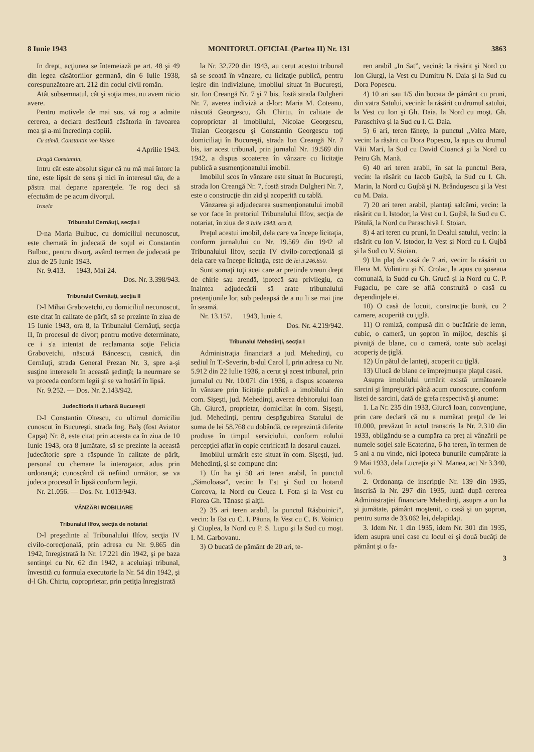8 Iunie 1943 MONITORUL OFICIAL (Partea II) Nr. 131 3863
In drept, acţiunea se întemeiază pe art. 48 şi 49 din legea căsătoriilor germană, din 6 Iulie 1938, corespunzătoare art. 212 din codul civil român.
Atât subsemnatul, cât şi soţia mea, nu avem nicio avere.
Pentru motivele de mai sus, vă rog a admite cererea, a declara desfăcută căsătoria în favoarea mea şi a-mi încredinţa copiii.
Cu stimă, Constantin von Velsen
4 Aprilie 1943.
Dragă Constantin,
Intru cât este absolut sigur că nu mă mai întorc la tine, este lipsit de sens şi nici în interesul tău, de a păstra mai departe aparenţele. Te rog deci să efectuăm de pe acum divorţul.
Irmela
Tribunalul Cernăuţi, secţia I
D-na Maria Bulbuc, cu domiciliul necunoscut, este chemată în judecată de soţul ei Constantin Bulbuc, pentru divorţ, având termen de judecată pe ziua de 25 Iunie 1943.
Nr. 9.413. 1943, Mai 24.
Dos. Nr. 3.398/943.
Tribunalul Cernăuţi, secţia II
D-l Mihai Grabovetchi, cu domiciliul necunoscut, este citat în calitate de pârît, să se prezinte în ziua de 15 Iunie 1943, ora 8, la Tribunalul Cernăuţi, secţia II, în procesul de divorţ pentru motive determinate, ce i s'a intentat de reclamanta soţie Felicia Grabovetchi, născută Băncescu, casnică, din Cernăuţi, strada General Prezan Nr. 3, spre a-şi susţine interesele în această şedinţă; la neurmare se va proceda conform legii şi se va hotărî în lipsă.
Nr. 9.252. — Dos. Nr. 2.143/942.
Judecătoria II urbană Bucureşti
D-l Constantin Oltescu, cu ultimul domiciliu cunoscut în Bucureşti, strada Ing. Balş (fost Aviator Capşa) Nr. 8, este citat prin aceasta ca în ziua de 10 Iunie 1943, ora 8 jumătate, să se prezinte la această judecătorie spre a răspunde în calitate de pârît, personal cu chemare la interogator, adus prin ordonanţă; cunoscând că nefiind următor, se va judeca procesul în lipsă conform legii.
Nr. 21.056. — Dos. Nr. 1.013/943.
VÂNZĂRI IMOBILIARE
Tribunalul Ilfov, secţia de notariat
D-l preşedinte al Tribunalului Ilfov, secţia IV civilo-corecţională, prin adresa cu Nr. 9.865 din 1942, înregistrată la Nr. 17.221 din 1942, şi pe baza sentinţei cu Nr. 62 din 1942, a aceluiaşi tribunal, învestită cu formula executorie la Nr. 54 din 1942, şi d-l Gh. Chirtu, coproprietar, prin petiţia înregistrată
la Nr. 32.720 din 1943, au cerut acestui tribunal să se scoată în vânzare, cu licitaţie publică, pentru ieşire din indiviziune, imobilul situat în Bucureşti, str. Ion Creangă Nr. 7 şi 7 bis, fostă strada Dulgheri Nr. 7, averea indiviză a d-lor: Maria M. Coteanu, născută Georgescu, Gh. Chirtu, în calitate de coproprietar al imobilului, Nicolae Georgescu, Traian Georgescu şi Constantin Georgescu toţi domiciliaţi în Bucureşti, strada Ion Creangă Nr. 7 bis, iar acest tribunal, prin jurnalul Nr. 19.569 din 1942, a dispus scoaterea în vânzare cu licitaţie publică a susmenţionatului imobil.
Imobilul scos în vânzare este situat în Bucureşti, strada Ion Creangă Nr. 7, fostă strada Dulgheri Nr. 7, este o construcţie din zid şi acoperită cu tablă.
Vânzarea şi adjudecarea susmenţionatului imobil se vor face în pretoriul Tribunalului Ilfov, secţia de notariat, în ziua de 9 Iulie 1943, ora 8.
Preţul acestui imobil, dela care va începe licitaţia, conform jurnalului cu Nr. 19.569 din 1942 al Tribunalului Ilfov, secţia IV civilo-corecţională şi dela care va începe licitaţia, este de lei 3.246.850.
Sunt somaţi toţi acei care ar pretinde vreun drept de chirie sau arendă, ipotecă sau privilegiu, ca înaintea adjudecării să arate tribunalului pretenţiunile lor, sub pedeapsă de a nu li se mai ţine în seamă.
Nr. 13.157. 1943, Iunie 4.
Dos. Nr. 4.219/942.
Tribunalul Mehedinţi, secţia I
Administraţia financiară a jud. Mehedinţi, cu sediul în T.-Severin, b-dul Carol I, prin adresa cu Nr. 5.912 din 22 Iulie 1936, a cerut şi acest tribunal, prin jurnalul cu Nr. 10.071 din 1936, a dispus scoaterea în vânzare prin licitaţie publică a imobilului din com. Sişeşti, jud. Mehedinţi, averea debitorului Ioan Gh. Giurcă, proprietar, domiciliat în com. Sişeşti, jud. Mehedinţi, pentru despăgubirea Statului de suma de lei 58.768 cu dobândă, ce reprezintă diferite produse în timpul serviciului, conform rolului percepţiei aflat în copie cetrificată la dosarul cauzei.
Imobilul urmărit este situat în com. Sişeşti, jud. Mehedinţi, şi se compune din:
1) Un ha şi 50 ari teren arabil, în punctul „Sămoloasa”, vecin: la Est şi Sud cu hotarul Corcova, la Nord cu Ceuca I. Fota şi la Vest cu Florea Gh. Tănase şi alţii.
2) 35 ari teren arabil, la punctul Răsboinici”, vecin: la Est cu C. I. Păuna, la Vest cu C. B. Voinicu şi Ciuplea, la Nord cu P. S. Lupu şi la Sud cu moşt. I. M. Garbovanu.
3) O bucată de pământ de 20 ari, te-
ren arabil „In Sat”, vecină: la răsărit şi Nord cu Ion Giurgi, la Vest cu Dumitru N. Daia şi la Sud cu Dora Popescu.
4) 10 ari sau 1/5 din bucata de pământ cu pruni, din vatra Satului, vecină: la răsărit cu drumul satului, la Vest cu Ion şi Gh. Daia, la Nord cu moşt. Gh. Paraschiva şi la Sud cu I. C. Daia.
5) 6 ari, teren fâneţe, la punctul „Valea Mare, vecin: la răsărit cu Dora Popescu, la apus cu drumul Văii Mari, la Sud cu David Cioancă şi la Nord cu Petru Gh. Mană.
6) 40 ari teren arabil, în sat la punctul Bera, vecin: la răsărit cu Iacob Gujbă, la Sud cu I. Gh. Marin, la Nord cu Gujbă şi N. Brânduşescu şi la Vest cu M. Daia.
7) 20 ari teren arabil, plantaţi salcâmi, vecin: la răsărit cu I. Istodor, la Vest cu I. Gujbă, la Sud cu C. Pătulă, la Nord cu Paraschivă I. Stoian.
8) 4 ari teren cu pruni, în Dealul satului, vecin: la răsărit cu Ion V. Istodor, la Vest şi Nord cu I. Gujbă şi la Sud cu V. Stoian.
9) Un plaţ de casă de 7 ari, vecin: la răsărit cu Elena M. Volintiru şi N. Crolac, la apus cu şoseaua comunală, la Sudd cu Gh. Grucă şi la Nord cu C. P. Fugaciu, pe care se află construită o casă cu dependinţele ei.
10) O casă de locuit, construcţie bună, cu 2 camere, acoperită cu ţiglă.
11) O remiză, compusă din o bucătărie de lemn, cubic, o cameră, un şopron în mijloc, deschis şi pivniţă de blane, cu o cameră, toate sub acelaşi acoperiş de ţiglă.
12) Un pătul de lanteţi, acoperit cu ţiglă.
13) Ulucă de blane ce împrejmueşte plaţul casei.
Asupra imobilului urmărit există următoarele sarcini şi împrejurări până acum cunoscute, conform listei de sarcini, dată de grefa respectivă şi anume:
1. La Nr. 235 din 1933, Giurcă Ioan, convenţiune, prin care declară că nu a numărat preţul de lei 10.000, prevăzut în actul transcris la Nr. 2.310 din 1933, obligându-se a cumpăra ca preţ al vânzării pe numele soţiei sale Ecaterina, 6 ha teren, în termen de 5 ani a nu vinde, nici ipoteca bunurile cumpărate la 9 Mai 1933, dela Lucreţia şi N. Manea, act Nr 3.340, vol. 6.
2. Ordonanţa de inscripţie Nr. 139 din 1935, înscrisă la Nr. 297 din 1935, luată după cererea Administraţiei financiare Mehedinţi, asupra a un ha şi jumătate, pământ moştenit, o casă şi un şopron, pentru suma de 33.062 lei, delapidaţi.
3. Idem Nr. 1 din 1935, idem Nr. 301 din 1935, idem asupra unei case cu locul ei şi două bucăţi de pământ şi o fa-
3